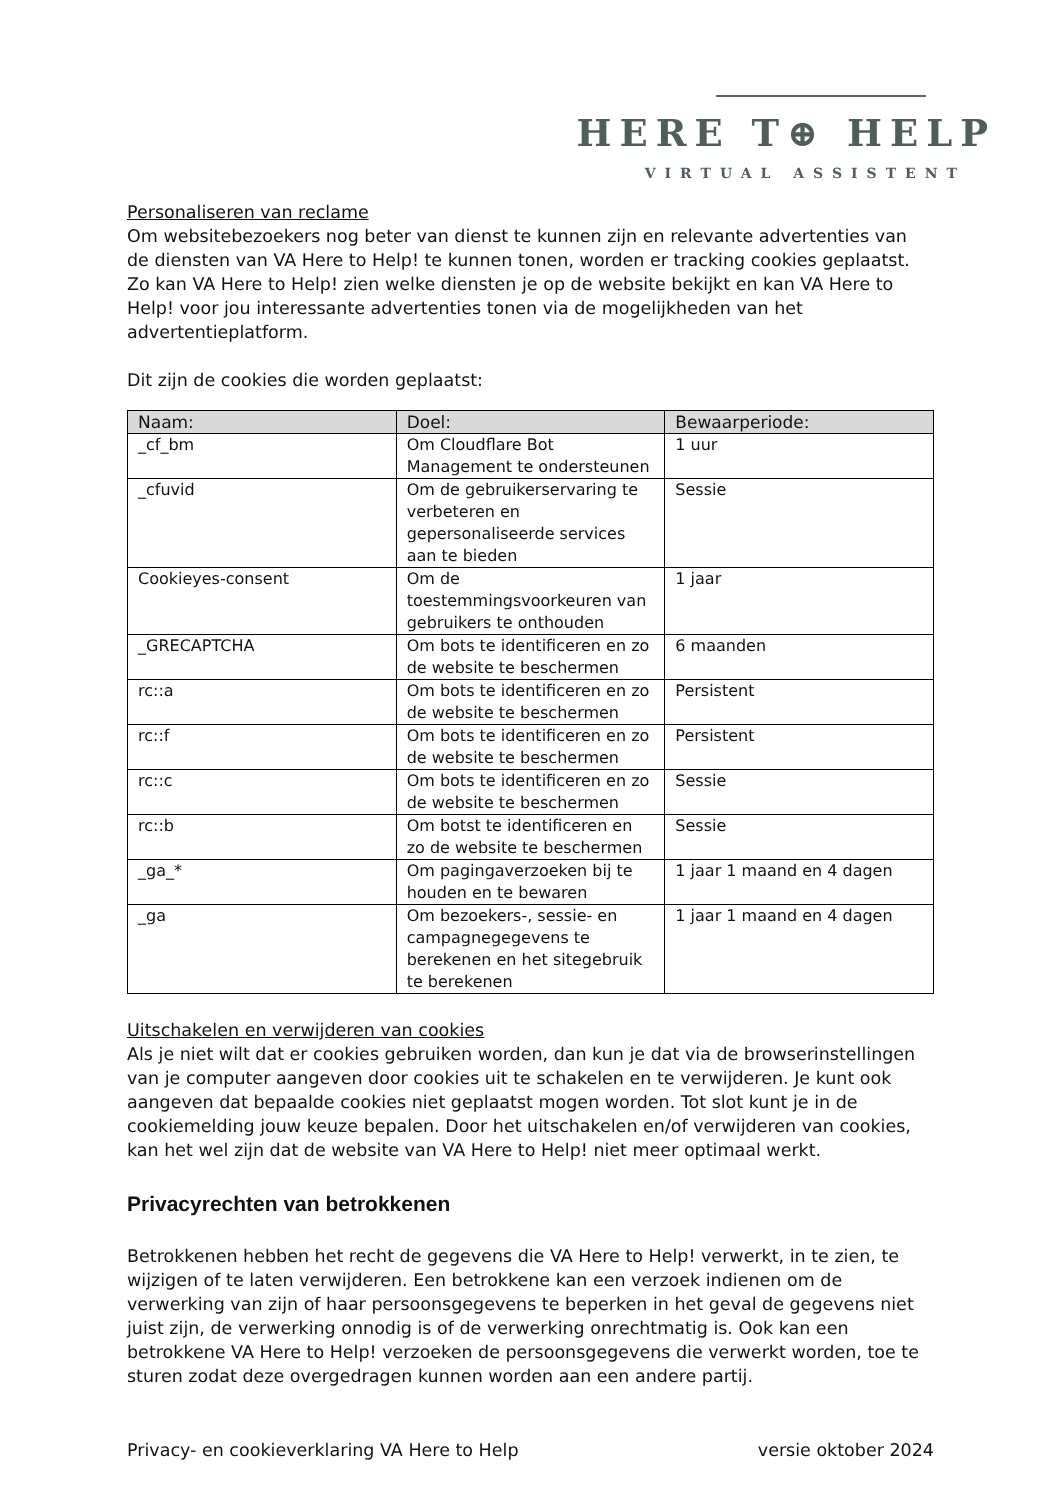HERE T⊕ HELP
VIRTUAL ASSISTENT
Personaliseren van reclame
Om websitebezoekers nog beter van dienst te kunnen zijn en relevante advertenties van de diensten van VA Here to Help! te kunnen tonen, worden er tracking cookies geplaatst. Zo kan VA Here to Help! zien welke diensten je op de website bekijkt en kan VA Here to Help! voor jou interessante advertenties tonen via de mogelijkheden van het advertentieplatform.
Dit zijn de cookies die worden geplaatst:
| Naam: | Doel: | Bewaarperiode: |
| --- | --- | --- |
| _cf_bm | Om Cloudflare Bot Management te ondersteunen | 1 uur |
| _cfuvid | Om de gebruikerservaring te verbeteren en gepersonaliseerde services aan te bieden | Sessie |
| Cookieyes-consent | Om de toestemmingsvoorkeuren van gebruikers te onthouden | 1 jaar |
| _GRECAPTCHA | Om bots te identificeren en zo de website te beschermen | 6 maanden |
| rc::a | Om bots te identificeren en zo de website te beschermen | Persistent |
| rc::f | Om bots te identificeren en zo de website te beschermen | Persistent |
| rc::c | Om bots te identificeren en zo de website te beschermen | Sessie |
| rc::b | Om botst te identificeren en zo de website te beschermen | Sessie |
| _ga_* | Om pagingaverzoeken bij te houden en te bewaren | 1 jaar 1 maand en 4 dagen |
| _ga | Om bezoekers-, sessie- en campagnegegevens te berekenen en het sitegebruik te berekenen | 1 jaar 1 maand en 4 dagen |
Uitschakelen en verwijderen van cookies
Als je niet wilt dat er cookies gebruiken worden, dan kun je dat via de browserinstellingen van je computer aangeven door cookies uit te schakelen en te verwijderen. Je kunt ook aangeven dat bepaalde cookies niet geplaatst mogen worden. Tot slot kunt je in de cookiemelding jouw keuze bepalen. Door het uitschakelen en/of verwijderen van cookies, kan het wel zijn dat de website van VA Here to Help! niet meer optimaal werkt.
Privacyrechten van betrokkenen
Betrokkenen hebben het recht de gegevens die VA Here to Help! verwerkt, in te zien, te wijzigen of te laten verwijderen. Een betrokkene kan een verzoek indienen om de verwerking van zijn of haar persoonsgegevens te beperken in het geval de gegevens niet juist zijn, de verwerking onnodig is of de verwerking onrechtmatig is. Ook kan een betrokkene VA Here to Help! verzoeken de persoonsgegevens die verwerkt worden, toe te sturen zodat deze overgedragen kunnen worden aan een andere partij.
Privacy- en cookieverklaring VA Here to Help versie oktober 2024